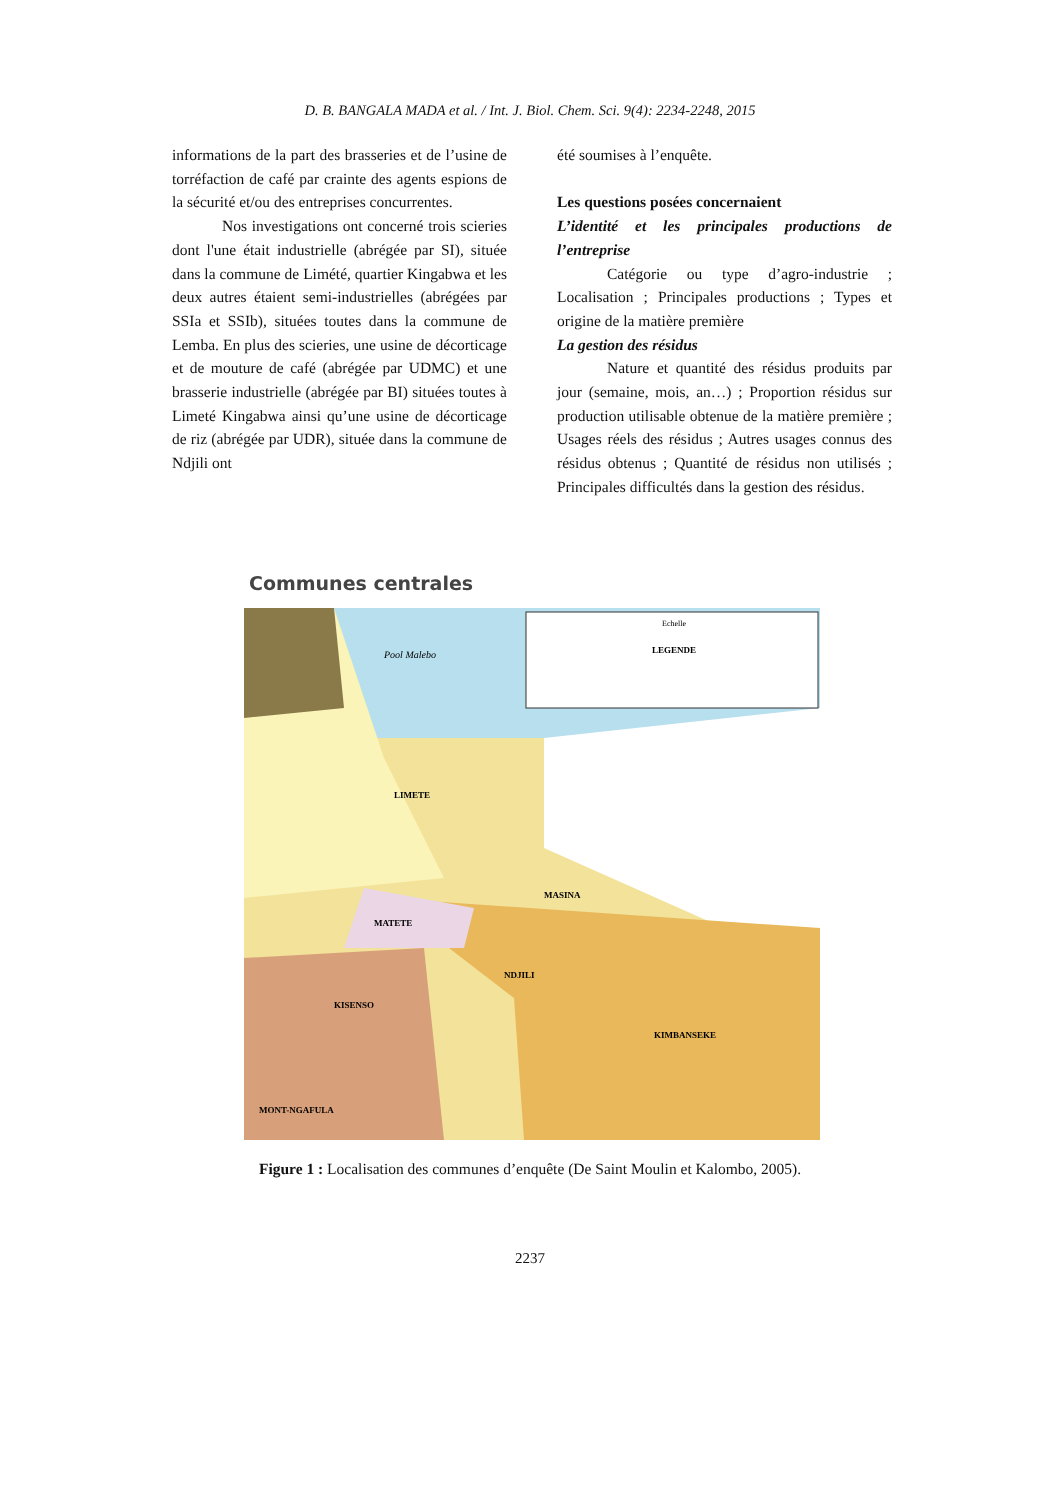D. B. BANGALA MADA et al. / Int. J. Biol. Chem. Sci. 9(4): 2234-2248, 2015
informations de la part des brasseries et de l’usine de torréfaction de café par crainte des agents espions de la sécurité et/ou des entreprises concurrentes.
Nos investigations ont concerné trois scieries dont l'une était industrielle (abrégée par SI), située dans la commune de Limété, quartier Kingabwa et les deux autres étaient semi-industrielles (abrégées par SSIa et SSIb), situées toutes dans la commune de Lemba. En plus des scieries, une usine de décorticage et de mouture de café (abrégée par UDMC) et une brasserie industrielle (abrégée par BI) situées toutes à Limeté Kingabwa ainsi qu’une usine de décorticage de riz (abrégée par UDR), située dans la commune de Ndjili ont
été soumises à l’enquête.
Les questions posées concernaient
L’identité et les principales productions de l’entreprise
Catégorie ou type d’agro-industrie ; Localisation ; Principales productions ; Types et origine de la matière première
La gestion des résidus
Nature et quantité des résidus produits par jour (semaine, mois, an…) ; Proportion résidus sur production utilisable obtenue de la matière première ; Usages réels des résidus ; Autres usages connus des résidus obtenus ; Quantité de résidus non utilisés ; Principales difficultés dans la gestion des résidus.
Communes centrales
Echelle
LEGENDE
LIMETE
MATETE
KISENSO
NDJILI
MASINA
KIMBANSEKE
MONT-NGAFULA
Pool Malebo
Figure 1 : Localisation des communes d’enquête (De Saint Moulin et Kalombo, 2005).
2237